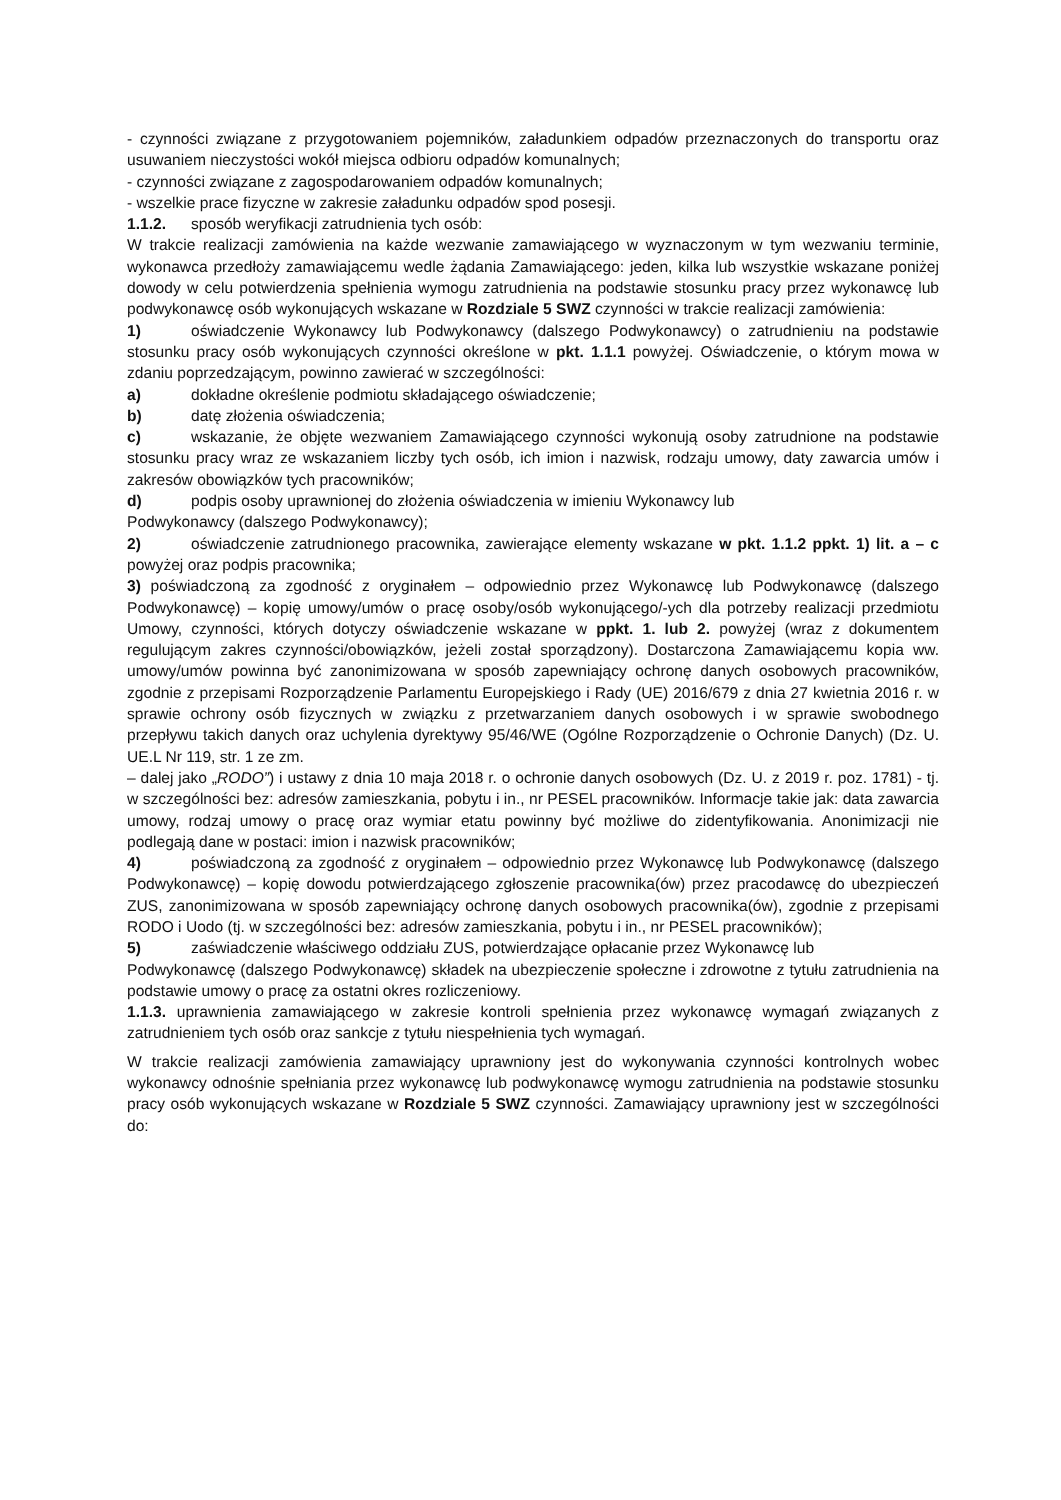- czynności związane z przygotowaniem pojemników, załadunkiem odpadów przeznaczonych do transportu oraz usuwaniem nieczystości wokół miejsca odbioru odpadów komunalnych;
- czynności związane z zagospodarowaniem odpadów komunalnych;
- wszelkie prace fizyczne w zakresie załadunku odpadów spod posesji.
1.1.2. sposób weryfikacji zatrudnienia tych osób:
W trakcie realizacji zamówienia na każde wezwanie zamawiającego w wyznaczonym w tym wezwaniu terminie, wykonawca przedłoży zamawiającemu wedle żądania Zamawiającego: jeden, kilka lub wszystkie wskazane poniżej dowody w celu potwierdzenia spełnienia wymogu zatrudnienia na podstawie stosunku pracy przez wykonawcę lub podwykonawcę osób wykonujących wskazane w Rozdziale 5 SWZ czynności w trakcie realizacji zamówienia:
1) oświadczenie Wykonawcy lub Podwykonawcy (dalszego Podwykonawcy) o zatrudnieniu na podstawie stosunku pracy osób wykonujących czynności określone w pkt. 1.1.1 powyżej. Oświadczenie, o którym mowa w zdaniu poprzedzającym, powinno zawierać w szczególności:
a) dokładne określenie podmiotu składającego oświadczenie;
b) datę złożenia oświadczenia;
c) wskazanie, że objęte wezwaniem Zamawiającego czynności wykonują osoby zatrudnione na podstawie stosunku pracy wraz ze wskazaniem liczby tych osób, ich imion i nazwisk, rodzaju umowy, daty zawarcia umów i zakresów obowiązków tych pracowników;
d) podpis osoby uprawnionej do złożenia oświadczenia w imieniu Wykonawcy lub
Podwykonawcy (dalszego Podwykonawcy);
2) oświadczenie zatrudnionego pracownika, zawierające elementy wskazane w pkt. 1.1.2 ppkt. 1) lit. a – c powyżej oraz podpis pracownika;
3) poświadczoną za zgodność z oryginałem – odpowiednio przez Wykonawcę lub Podwykonawcę (dalszego Podwykonawcę) – kopię umowy/umów o pracę osoby/osób wykonującego/-ych dla potrzeby realizacji przedmiotu Umowy, czynności, których dotyczy oświadczenie wskazane w ppkt. 1. lub 2. powyżej (wraz z dokumentem regulującym zakres czynności/obowiązków, jeżeli został sporządzony). Dostarczona Zamawiającemu kopia ww. umowy/umów powinna być zanonimizowana w sposób zapewniający ochronę danych osobowych pracowników, zgodnie z przepisami Rozporządzenie Parlamentu Europejskiego i Rady (UE) 2016/679 z dnia 27 kwietnia 2016 r. w sprawie ochrony osób fizycznych w związku z przetwarzaniem danych osobowych i w sprawie swobodnego przepływu takich danych oraz uchylenia dyrektywy 95/46/WE (Ogólne Rozporządzenie o Ochronie Danych) (Dz. U. UE.L Nr 119, str. 1 ze zm.
– dalej jako „RODO”) i ustawy z dnia 10 maja 2018 r. o ochronie danych osobowych (Dz. U. z 2019 r. poz. 1781) - tj. w szczególności bez: adresów zamieszkania, pobytu i in., nr PESEL pracowników. Informacje takie jak: data zawarcia umowy, rodzaj umowy o pracę oraz wymiar etatu powinny być możliwe do zidentyfikowania. Anonimizacji nie podlegają dane w postaci: imion i nazwisk pracowników;
4) poświadczoną za zgodność z oryginałem – odpowiednio przez Wykonawcę lub Podwykonawcę (dalszego Podwykonawcę) – kopię dowodu potwierdzającego zgłoszenie pracownika(ów) przez pracodawcę do ubezpieczeń ZUS, zanonimizowana w sposób zapewniający ochronę danych osobowych pracownika(ów), zgodnie z przepisami RODO i Uodo (tj. w szczególności bez: adresów zamieszkania, pobytu i in., nr PESEL pracowników);
5) zaświadczenie właściwego oddziału ZUS, potwierdzające opłacanie przez Wykonawcę lub
Podwykonawcę (dalszego Podwykonawcę) składek na ubezpieczenie społeczne i zdrowotne z tytułu zatrudnienia na podstawie umowy o pracę za ostatni okres rozliczeniowy.
1.1.3. uprawnienia zamawiającego w zakresie kontroli spełnienia przez wykonawcę wymagań związanych z zatrudnieniem tych osób oraz sankcje z tytułu niespełnienia tych wymagań.
W trakcie realizacji zamówienia zamawiający uprawniony jest do wykonywania czynności kontrolnych wobec wykonawcy odnośnie spełniania przez wykonawcę lub podwykonawcę wymogu zatrudnienia na podstawie stosunku pracy osób wykonujących wskazane w Rozdziale 5 SWZ czynności. Zamawiający uprawniony jest w szczególności do: